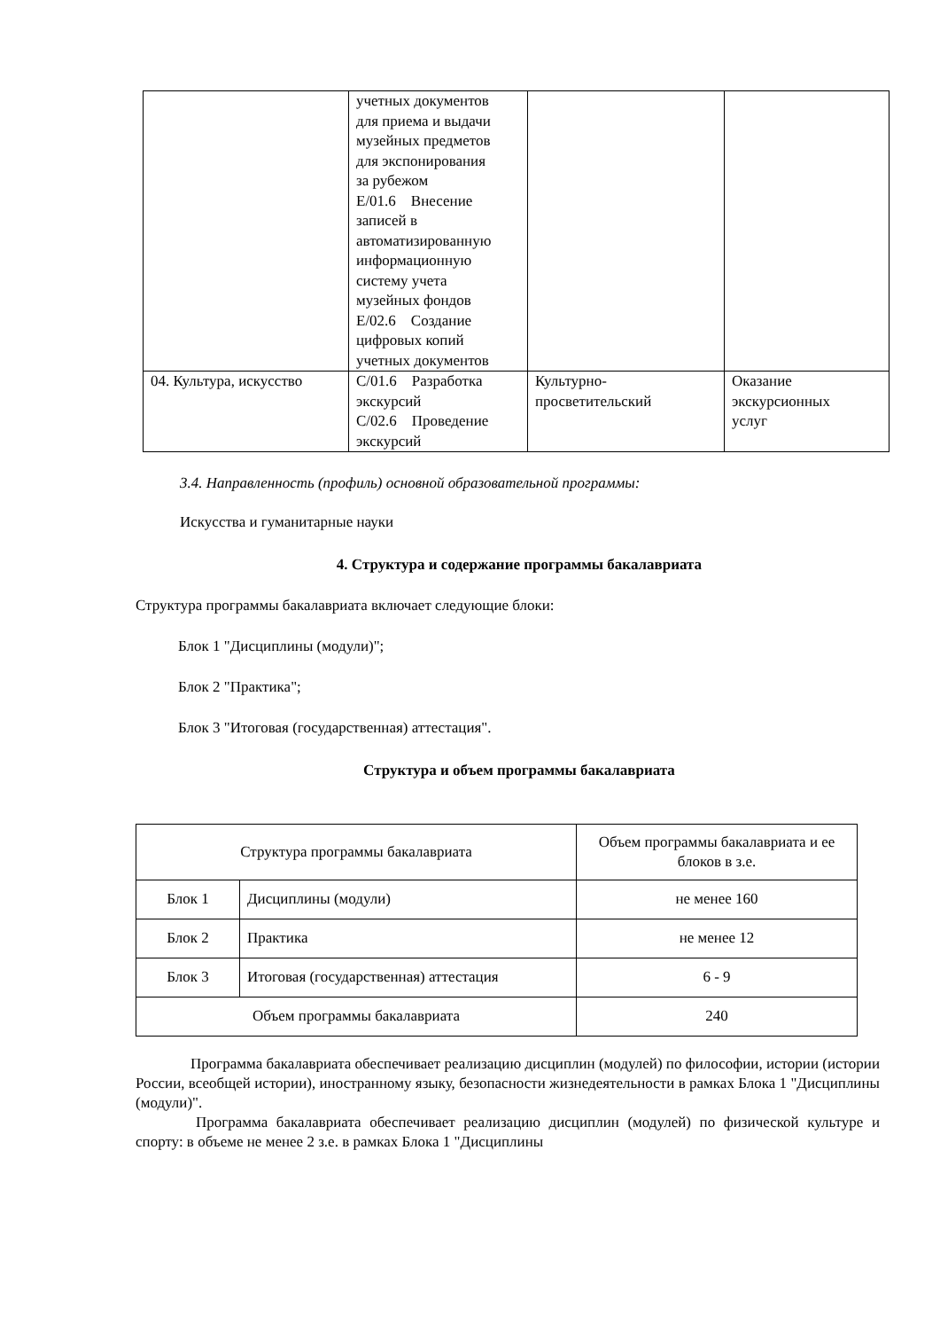| | учетных документов для приема и выдачи музейных предметов для экспонирования за рубежом E/01.6 Внесение записей в автоматизированную информационную систему учета музейных фондов E/02.6 Создание цифровых копий учетных документов | | |
| 04. Культура, искусство | C/01.6 Разработка экскурсий C/02.6 Проведение экскурсий | Культурно- просветительский | Оказание экскурсионных услуг |
3.4. Направленность (профиль) основной образовательной программы:
Искусства и гуманитарные науки
4. Структура и содержание программы бакалавриата
Структура программы бакалавриата включает следующие блоки:
Блок 1 "Дисциплины (модули)";
Блок 2 "Практика";
Блок 3 "Итоговая (государственная) аттестация".
Структура и объем программы бакалавриата
| Структура программы бакалавриата | | Объем программы бакалавриата и ее блоков в з.е. |
| Блок 1 | Дисциплины (модули) | не менее 160 |
| Блок 2 | Практика | не менее 12 |
| Блок 3 | Итоговая (государственная) аттестация | 6 - 9 |
| Объем программы бакалавриата | | 240 |
Программа бакалавриата обеспечивает реализацию дисциплин (модулей) по философии, истории (истории России, всеобщей истории), иностранному языку, безопасности жизнедеятельности в рамках Блока 1 "Дисциплины (модули)".
Программа бакалавриата обеспечивает реализацию дисциплин (модулей) по физической культуре и спорту: в объеме не менее 2 з.е. в рамках Блока 1 "Дисциплины